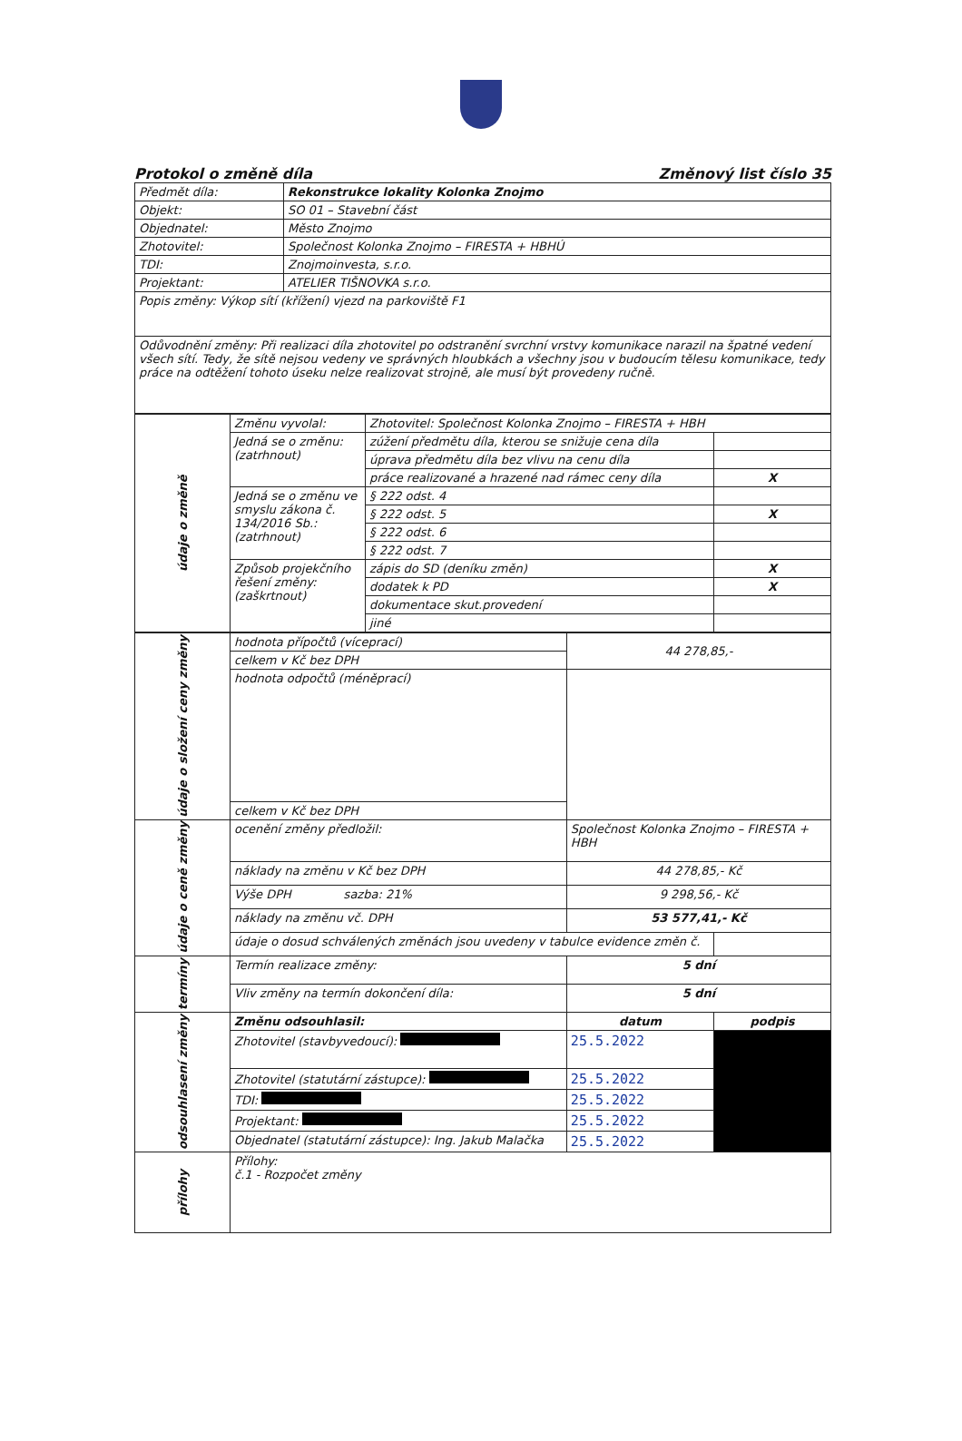Protokol o změně díla Změnový list číslo 35
| Předmět díla: | Rekonstrukce lokality Kolonka Znojmo |
| Objekt: | SO 01 – Stavební část |
| Objednatel: | Město Znojmo |
| Zhotovitel: | Společnost Kolonka Znojmo – FIRESTA + HBHÚ |
| TDI: | Znojmoinvesta, s.r.o. |
| Projektant: | ATELIER TIŠNOVKA s.r.o. |
| Popis změny: Výkop sítí (křížení) vjezd na parkoviště F1 | |
| Odůvodnění změny: Při realizaci díla zhotovitel po odstranění svrchní vrstvy komunikace narazil na špatné vedení všech sítí. Tedy, že sítě nejsou vedeny ve správných hloubkách a všechny jsou v budoucím tělesu komunikace, tedy práce na odtěžení tohoto úseku nelze realizovat strojně, ale musí být provedeny ručně. | |
| údaje o změně | Změnu vyvolal: | Zhotovitel: Společnost Kolonka Znojmo – FIRESTA + HBH | |
| | Jedná se o změnu: (zatrhnout) | zúžení předmětu díla, kterou se snižuje cena díla | |
| | | úprava předmětu díla bez vlivu na cenu díla | |
| | | práce realizované a hrazené nad rámec ceny díla | X |
| | Jedná se o změnu ve smyslu zákona č. 134/2016 Sb.: (zatrhnout) | § 222 odst. 4 | |
| | | § 222 odst. 5 | X |
| | | § 222 odst. 6 | |
| | | § 222 odst. 7 | |
| | Způsob projekčního řešení změny: (zaškrtnout) | zápis do SD (deníku změn) | X |
| | | dodatek k PD | X |
| | | dokumentace skut.provedení | |
| | | jiné | |
| údaje o složení ceny změny | hodnota přípočtů (víceprací) | 44 278,85,- | |
| | celkem v Kč bez DPH | | |
| | hodnota odpočtů (méněprací) | | |
| | celkem v Kč bez DPH | | |
| údaje o ceně změny | ocenění změny předložil: | Společnost Kolonka Znojmo – FIRESTA + HBH | |
| | náklady na změnu v Kč bez DPH | 44 278,85,- Kč | |
| | Výše DPH sazba: 21% | 9 298,56,- Kč | |
| | náklady na změnu vč. DPH | 53 577,41,- Kč | |
| | údaje o dosud schválených změnách jsou uvedeny v tabulce evidence změn č. | | |
| termíny | Termín realizace změny: | 5 dní | |
| | Vliv změny na termín dokončení díla: | 5 dní | |
| odsouhlasení změny | Změnu odsouhlasil: | datum | podpis |
| | Zhotovitel (stavbyvedoucí): | 25.5.2022 | |
| | Zhotovitel (statutární zástupce): | 25.5.2022 | |
| | TDI: | 25.5.2022 | |
| | Projektant: | 25.5.2022 | |
| | Objednatel (statutární zástupce): Ing. Jakub Malačka | 25.5.2022 | |
| přílohy | Přílohy: č.1 - Rozpočet změny | | |